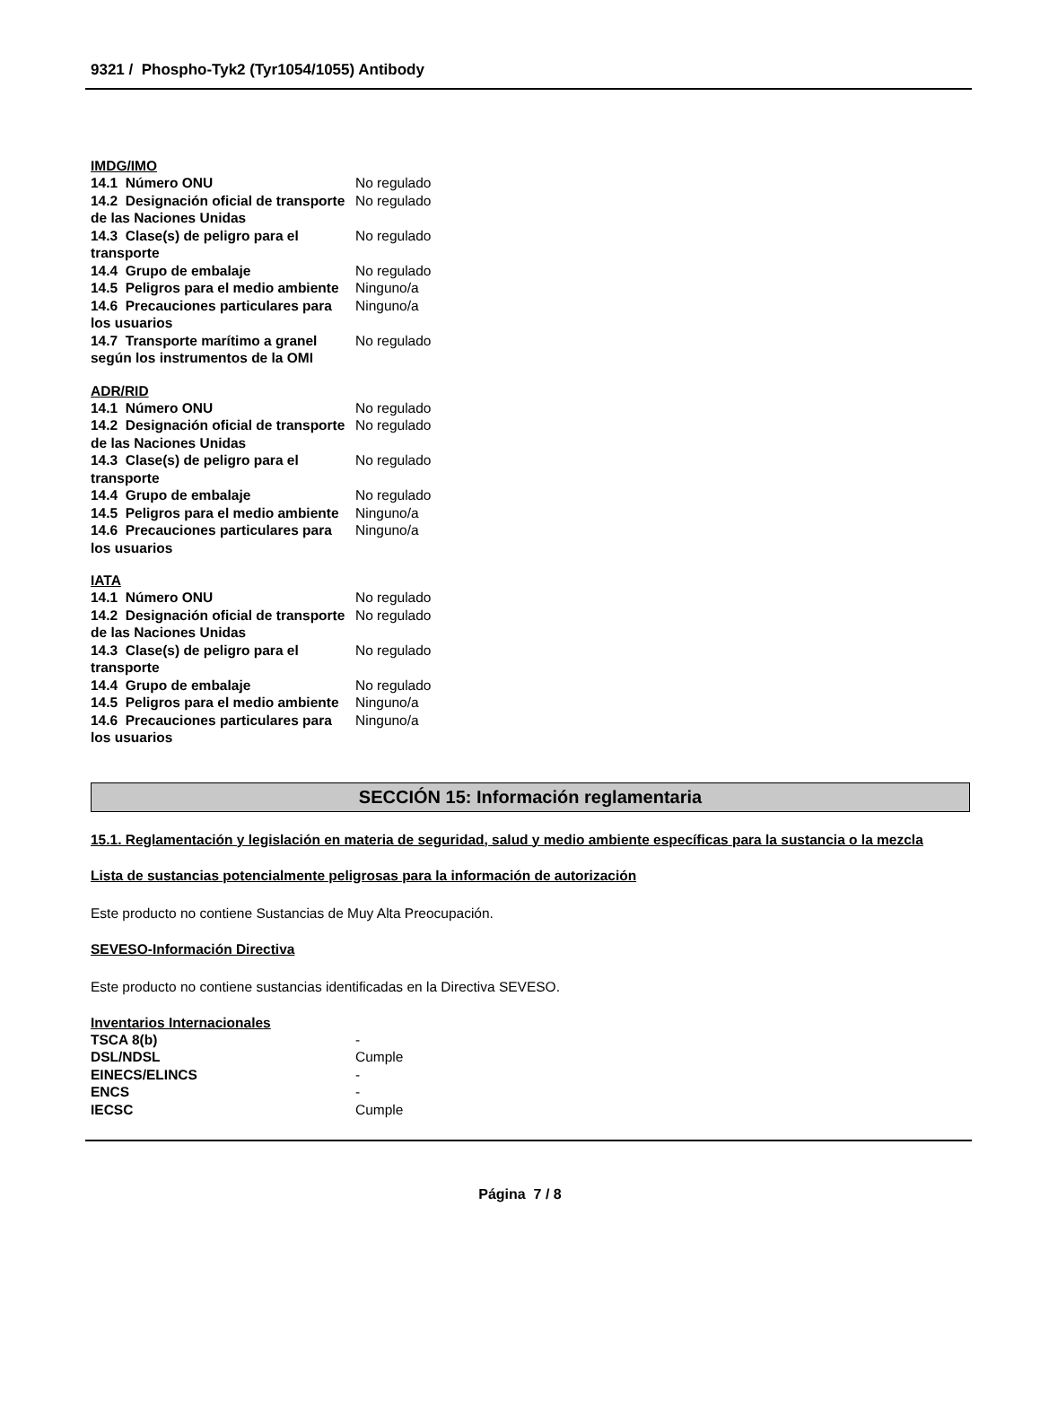9321 / Phospho-Tyk2 (Tyr1054/1055) Antibody
IMDG/IMO
| 14.1 Número ONU | No regulado |
| 14.2 Designación oficial de transporte de las Naciones Unidas | No regulado |
| 14.3 Clase(s) de peligro para el transporte | No regulado |
| 14.4 Grupo de embalaje | No regulado |
| 14.5 Peligros para el medio ambiente | Ninguno/a |
| 14.6 Precauciones particulares para los usuarios | Ninguno/a |
| 14.7 Transporte marítimo a granel según los instrumentos de la OMI | No regulado |
ADR/RID
| 14.1 Número ONU | No regulado |
| 14.2 Designación oficial de transporte de las Naciones Unidas | No regulado |
| 14.3 Clase(s) de peligro para el transporte | No regulado |
| 14.4 Grupo de embalaje | No regulado |
| 14.5 Peligros para el medio ambiente | Ninguno/a |
| 14.6 Precauciones particulares para los usuarios | Ninguno/a |
IATA
| 14.1 Número ONU | No regulado |
| 14.2 Designación oficial de transporte de las Naciones Unidas | No regulado |
| 14.3 Clase(s) de peligro para el transporte | No regulado |
| 14.4 Grupo de embalaje | No regulado |
| 14.5 Peligros para el medio ambiente | Ninguno/a |
| 14.6 Precauciones particulares para los usuarios | Ninguno/a |
SECCIÓN 15: Información reglamentaria
15.1. Reglamentación y legislación en materia de seguridad, salud y medio ambiente específicas para la sustancia o la mezcla
Lista de sustancias potencialmente peligrosas para la información de autorización
Este producto no contiene Sustancias de Muy Alta Preocupación.
SEVESO-Información Directiva
Este producto no contiene sustancias identificadas en la Directiva SEVESO.
Inventarios Internacionales
| TSCA 8(b) | - |
| DSL/NDSL | Cumple |
| EINECS/ELINCS | - |
| ENCS | - |
| IECSC | Cumple |
Página 7 / 8